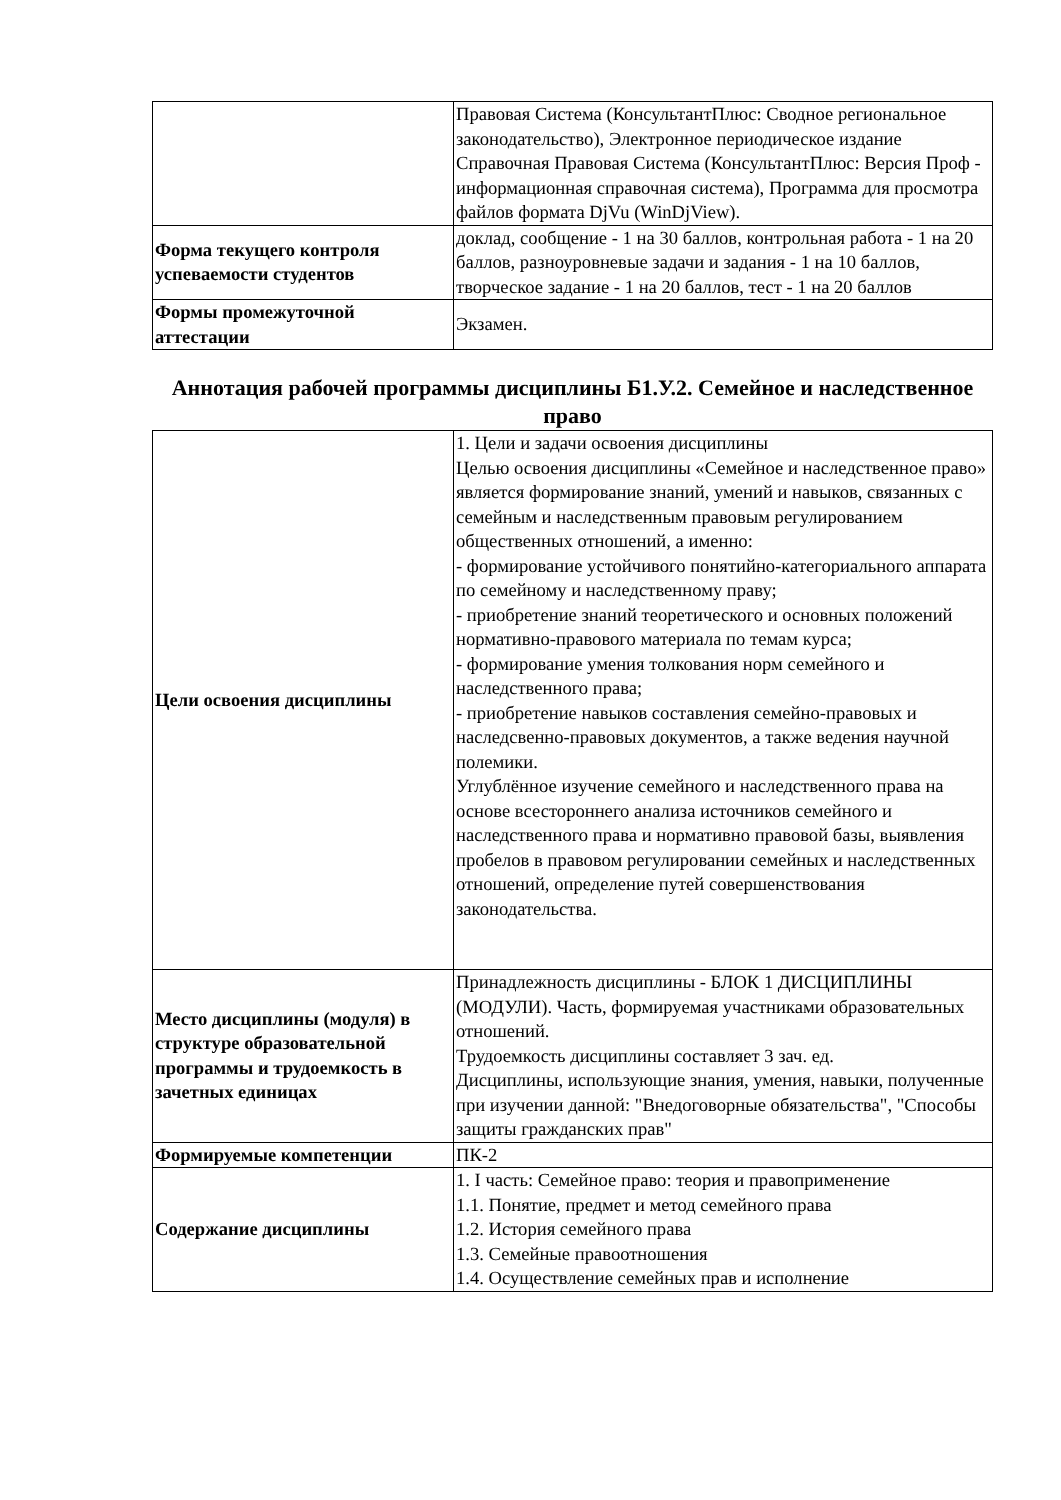| | Правовая Система (КонсультантПлюс: Сводное региональное законодательство), Электронное периодическое издание Справочная Правовая Система (КонсультантПлюс: Версия Проф - информационная справочная система), Программа для просмотра файлов формата DjVu (WinDjView). |
| Форма текущего контроля успеваемости студентов | доклад, сообщение - 1 на 30 баллов, контрольная работа - 1 на 20 баллов, разноуровневые задачи и задания - 1 на 10 баллов, творческое задание - 1 на 20 баллов, тест - 1 на 20 баллов |
| Формы промежуточной аттестации | Экзамен. |
Аннотация рабочей программы дисциплины Б1.У.2. Семейное и наследственное право
| Цели освоения дисциплины | 1. Цели и задачи освоения дисциплины Целью освоения дисциплины «Семейное и наследственное право» является формирование знаний, умений и навыков, связанных с семейным и наследственным правовым регулированием общественных отношений, а именно: - формирование устойчивого понятийно-категориального аппарата по семейному и наследственному праву; - приобретение знаний теоретического и основных положений нормативно-правового материала по темам курса; - формирование умения толкования норм семейного и наследственного права; - приобретение навыков составления семейно-правовых и наследсвенно-правовых документов, а также ведения научной полемики. Углублённое изучение семейного и наследственного права на основе всестороннего анализа источников семейного и наследственного права и нормативно правовой базы, выявления пробелов в правовом регулировании семейных и наследственных отношений, определение путей совершенствования законодательства. |
| Место дисциплины (модуля) в структуре образовательной программы и трудоемкость в зачетных единицах | Принадлежность дисциплины - БЛОК 1 ДИСЦИПЛИНЫ (МОДУЛИ). Часть, формируемая участниками образовательных отношений. Трудоемкость дисциплины составляет 3 зач. ед. Дисциплины, использующие знания, умения, навыки, полученные при изучении данной: "Внедоговорные обязательства", "Способы защиты гражданских прав" |
| Формируемые компетенции | ПК-2 |
| Содержание дисциплины | 1. I часть: Семейное право: теория и правоприменение 1.1. Понятие, предмет и метод семейного права 1.2. История семейного права 1.3. Семейные правоотношения 1.4. Осуществление семейных прав и исполнение |